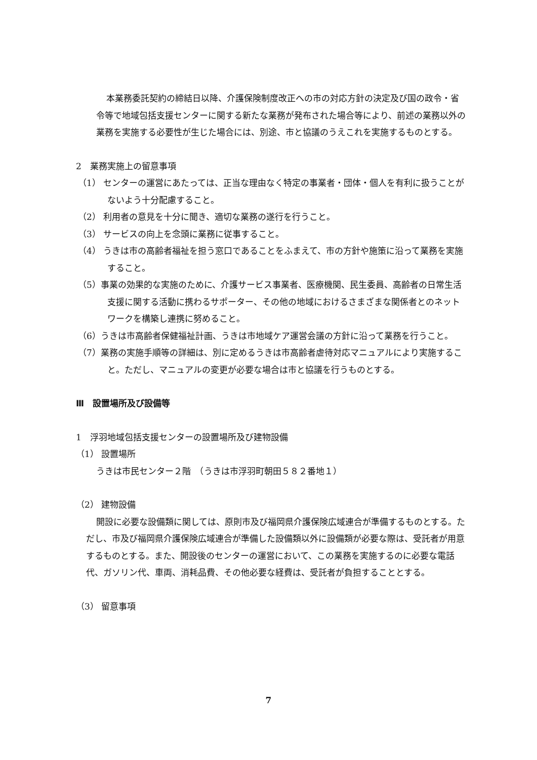本業務委託契約の締結日以降、介護保険制度改正への市の対応方針の決定及び国の政令・省令等で地域包括支援センターに関する新たな業務が発布された場合等により、前述の業務以外の業務を実施する必要性が生じた場合には、別途、市と協議のうえこれを実施するものとする。
2　業務実施上の留意事項
（1） センターの運営にあたっては、正当な理由なく特定の事業者・団体・個人を有利に扱うことがないよう十分配慮すること。
（2） 利用者の意見を十分に聞き、適切な業務の遂行を行うこと。
（3） サービスの向上を念頭に業務に従事すること。
（4） うきは市の高齢者福祉を担う窓口であることをふまえて、市の方針や施策に沿って業務を実施すること。
（5）事業の効果的な実施のために、介護サービス事業者、医療機関、民生委員、高齢者の日常生活支援に関する活動に携わるサポーター、その他の地域におけるさまざまな関係者とのネットワークを構築し連携に努めること。
（6）うきは市高齢者保健福祉計画、うきは市地域ケア運営会議の方針に沿って業務を行うこと。
（7）業務の実施手順等の詳細は、別に定めるうきは市高齢者虐待対応マニュアルにより実施すること。ただし、マニュアルの変更が必要な場合は市と協議を行うものとする。
Ⅲ　設置場所及び設備等
1　浮羽地域包括支援センターの設置場所及び建物設備
（1） 設置場所
うきは市民センター２階　（うきは市浮羽町朝田５８２番地１）
（2） 建物設備
開設に必要な設備類に関しては、原則市及び福岡県介護保険広域連合が準備するものとする。ただし、市及び福岡県介護保険広域連合が準備した設備類以外に設備類が必要な際は、受託者が用意するものとする。また、開設後のセンターの運営において、この業務を実施するのに必要な電話代、ガソリン代、車両、消耗品費、その他必要な経費は、受託者が負担することとする。
（3） 留意事項
7